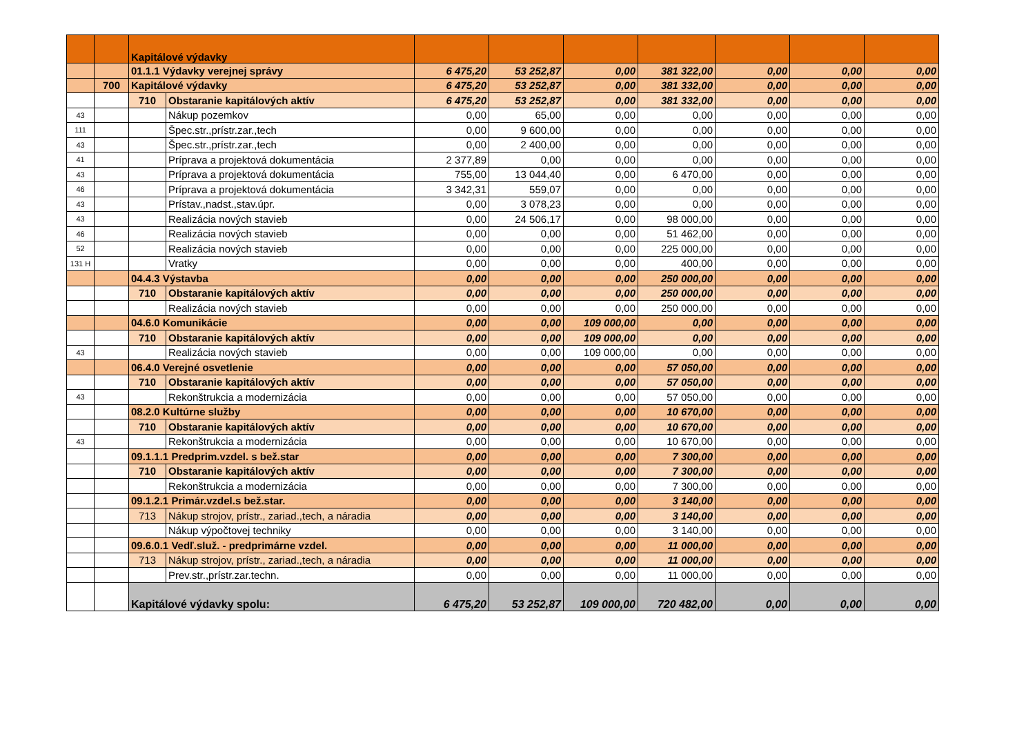| | | Kapitálové výdavky | | | | | | | | |
| | | 01.1.1 Výdavky verejnej správy | | 6 475,20 | 53 252,87 | 0,00 | 381 322,00 | 0,00 | 0,00 | 0,00 |
| | 700 | Kapitálové výdavky | | 6 475,20 | 53 252,87 | 0,00 | 381 332,00 | 0,00 | 0,00 | 0,00 |
| | | 710 | Obstaranie kapitálových aktív | 6 475,20 | 53 252,87 | 0,00 | 381 332,00 | 0,00 | 0,00 | 0,00 |
| 43 | | | Nákup pozemkov | 0,00 | 65,00 | 0,00 | 0,00 | 0,00 | 0,00 | 0,00 |
| 111 | | | Špec.str.,prístr.zar.,tech | 0,00 | 9 600,00 | 0,00 | 0,00 | 0,00 | 0,00 | 0,00 |
| 43 | | | Špec.str.,prístr.zar.,tech | 0,00 | 2 400,00 | 0,00 | 0,00 | 0,00 | 0,00 | 0,00 |
| 41 | | | Príprava a projektová dokumentácia | 2 377,89 | 0,00 | 0,00 | 0,00 | 0,00 | 0,00 | 0,00 |
| 43 | | | Príprava a projektová dokumentácia | 755,00 | 13 044,40 | 0,00 | 6 470,00 | 0,00 | 0,00 | 0,00 |
| 46 | | | Príprava a projektová dokumentácia | 3 342,31 | 559,07 | 0,00 | 0,00 | 0,00 | 0,00 | 0,00 |
| 43 | | | Prístav.,nadst.,stav.úpr. | 0,00 | 3 078,23 | 0,00 | 0,00 | 0,00 | 0,00 | 0,00 |
| 43 | | | Realizácia nových stavieb | 0,00 | 24 506,17 | 0,00 | 98 000,00 | 0,00 | 0,00 | 0,00 |
| 46 | | | Realizácia nových stavieb | 0,00 | 0,00 | 0,00 | 51 462,00 | 0,00 | 0,00 | 0,00 |
| 52 | | | Realizácia nových stavieb | 0,00 | 0,00 | 0,00 | 225 000,00 | 0,00 | 0,00 | 0,00 |
| 131 H | | | Vratky | 0,00 | 0,00 | 0,00 | 400,00 | 0,00 | 0,00 | 0,00 |
| | | 04.4.3 Výstavba | | 0,00 | 0,00 | 0,00 | 250 000,00 | 0,00 | 0,00 | 0,00 |
| | | 710 | Obstaranie kapitálových aktív | 0,00 | 0,00 | 0,00 | 250 000,00 | 0,00 | 0,00 | 0,00 |
| | | | Realizácia nových stavieb | 0,00 | 0,00 | 0,00 | 250 000,00 | 0,00 | 0,00 | 0,00 |
| | | 04.6.0 Komunikácie | | 0,00 | 0,00 | 109 000,00 | 0,00 | 0,00 | 0,00 | 0,00 |
| | | 710 | Obstaranie kapitálových aktív | 0,00 | 0,00 | 109 000,00 | 0,00 | 0,00 | 0,00 | 0,00 |
| 43 | | | Realizácia nových stavieb | 0,00 | 0,00 | 109 000,00 | 0,00 | 0,00 | 0,00 | 0,00 |
| | | 06.4.0 Verejné osvetlenie | | 0,00 | 0,00 | 0,00 | 57 050,00 | 0,00 | 0,00 | 0,00 |
| | | 710 | Obstaranie kapitálových aktív | 0,00 | 0,00 | 0,00 | 57 050,00 | 0,00 | 0,00 | 0,00 |
| 43 | | | Rekonštrukcia a modernizácia | 0,00 | 0,00 | 0,00 | 57 050,00 | 0,00 | 0,00 | 0,00 |
| | | 08.2.0 Kultúrne služby | | 0,00 | 0,00 | 0,00 | 10 670,00 | 0,00 | 0,00 | 0,00 |
| | | 710 | Obstaranie kapitálových aktív | 0,00 | 0,00 | 0,00 | 10 670,00 | 0,00 | 0,00 | 0,00 |
| 43 | | | Rekonštrukcia a modernizácia | 0,00 | 0,00 | 0,00 | 10 670,00 | 0,00 | 0,00 | 0,00 |
| | | 09.1.1.1 Predprim.vzdel. s bež.star | | 0,00 | 0,00 | 0,00 | 7 300,00 | 0,00 | 0,00 | 0,00 |
| | | 710 | Obstaranie kapitálových aktív | 0,00 | 0,00 | 0,00 | 7 300,00 | 0,00 | 0,00 | 0,00 |
| | | | Rekonštrukcia a modernizácia | 0,00 | 0,00 | 0,00 | 7 300,00 | 0,00 | 0,00 | 0,00 |
| | | 09.1.2.1 Primár.vzdel.s bež.star. | | 0,00 | 0,00 | 0,00 | 3 140,00 | 0,00 | 0,00 | 0,00 |
| | | 713 | Nákup strojov, prístr., zariad.,tech, a náradia | 0,00 | 0,00 | 0,00 | 3 140,00 | 0,00 | 0,00 | 0,00 |
| | | | Nákup výpočtovej techniky | 0,00 | 0,00 | 0,00 | 3 140,00 | 0,00 | 0,00 | 0,00 |
| | | 09.6.0.1 Vedľ.služ. - predprimárne vzdel. | | 0,00 | 0,00 | 0,00 | 11 000,00 | 0,00 | 0,00 | 0,00 |
| | | 713 | Nákup strojov, prístr., zariad.,tech, a náradia | 0,00 | 0,00 | 0,00 | 11 000,00 | 0,00 | 0,00 | 0,00 |
| | | | Prev.str.,prístr.zar.techn. | 0,00 | 0,00 | 0,00 | 11 000,00 | 0,00 | 0,00 | 0,00 |
| | | Kapitálové výdavky spolu: | | 6 475,20 | 53 252,87 | 109 000,00 | 720 482,00 | 0,00 | 0,00 | 0,00 |